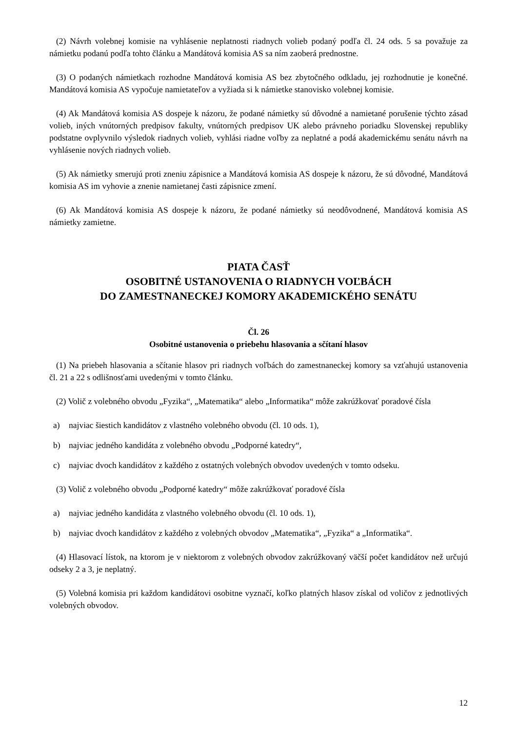(2) Návrh volebnej komisie na vyhlásenie neplatnosti riadnych volieb podaný podľa čl. 24 ods. 5 sa považuje za námietku podanú podľa tohto článku a Mandátová komisia AS sa ním zaoberá prednostne.
(3) O podaných námietkach rozhodne Mandátová komisia AS bez zbytočného odkladu, jej rozhodnutie je konečné. Mandátová komisia AS vypočuje namietateľov a vyžiada si k námietke stanovisko volebnej komisie.
(4) Ak Mandátová komisia AS dospeje k názoru, že podané námietky sú dôvodné a namietané porušenie týchto zásad volieb, iných vnútorných predpisov fakulty, vnútorných predpisov UK alebo právneho poriadku Slovenskej republiky podstatne ovplyvnilo výsledok riadnych volieb, vyhlási riadne voľby za neplatné a podá akademickému senátu návrh na vyhlásenie nových riadnych volieb.
(5) Ak námietky smerujú proti zneniu zápisnice a Mandátová komisia AS dospeje k názoru, že sú dôvodné, Mandátová komisia AS im vyhovie a znenie namietanej časti zápisnice zmení.
(6) Ak Mandátová komisia AS dospeje k názoru, že podané námietky sú neodôvodnené, Mandátová komisia AS námietky zamietne.
PIATA ČASŤ
OSOBITNÉ USTANOVENIA O RIADNYCH VOĽBÁCH
DO ZAMESTNANECKEJ KOMORY AKADEMICKÉHO SENÁTU
Čl. 26
Osobitné ustanovenia o priebehu hlasovania a sčítaní hlasov
(1) Na priebeh hlasovania a sčítanie hlasov pri riadnych voľbách do zamestnaneckej komory sa vzťahujú ustanovenia čl. 21 a 22 s odlišnosťami uvedenými v tomto článku.
(2) Volič z volebného obvodu „Fyzika“, „Matematika“ alebo „Informatika“ môže zakrúžkovať poradové čísla
a) najviac šiestich kandidátov z vlastného volebného obvodu (čl. 10 ods. 1),
b) najviac jedného kandidáta z volebného obvodu „Podporné katedry“,
c) najviac dvoch kandidátov z každého z ostatných volebných obvodov uvedených v tomto odseku.
(3) Volič z volebného obvodu „Podporné katedry“ môže zakrúžkovať poradové čísla
a) najviac jedného kandidáta z vlastného volebného obvodu (čl. 10 ods. 1),
b) najviac dvoch kandidátov z každého z volebných obvodov „Matematika“, „Fyzika“ a „Informatika“.
(4) Hlasovací lístok, na ktorom je v niektorom z volebných obvodov zakrúžkovaný väčší počet kandidátov než určujú odseky 2 a 3, je neplatný.
(5) Volebná komisia pri každom kandidátovi osobitne vyznačí, koľko platných hlasov získal od voličov z jednotlivých volebných obvodov.
12